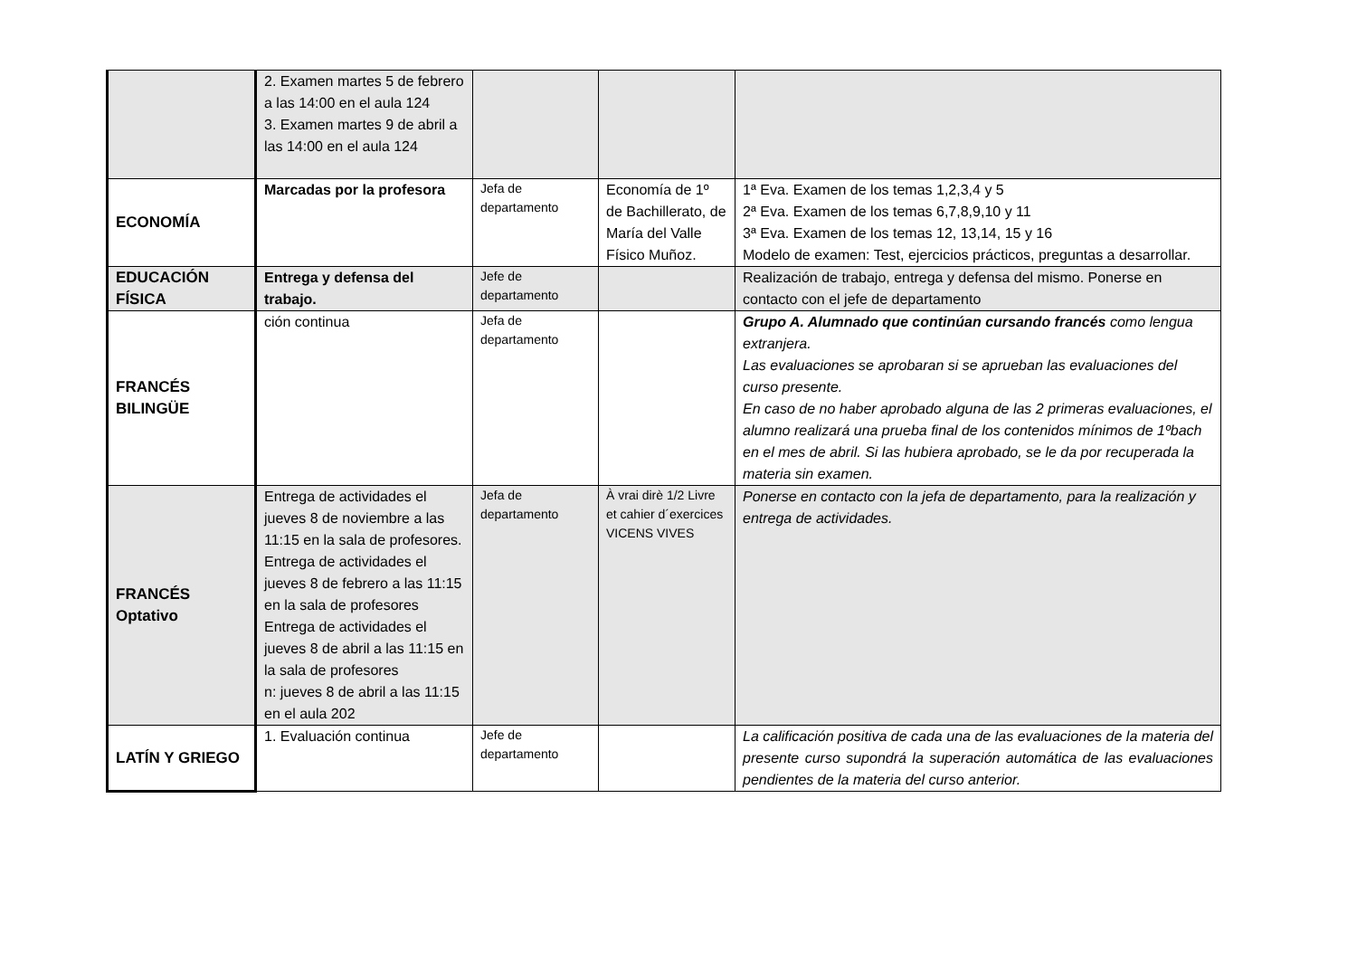| | 2. Examen martes 5 de febrero a las 14:00 en el aula 124 3. Examen martes 9 de abril a las 14:00 en el aula 124 | | | |
| ECONOMÍA | Marcadas por la profesora | Jefa de departamento | Economía de 1º de Bachillerato, de María del Valle Físico Muñoz. | 1ª Eva. Examen de los temas 1,2,3,4 y 5 2ª Eva. Examen de los temas 6,7,8,9,10 y 11 3ª Eva. Examen de los temas 12, 13,14, 15 y 16 Modelo de examen: Test, ejercicios prácticos, preguntas a desarrollar. |
| EDUCACIÓN FÍSICA | Entrega y defensa del trabajo. | Jefe de departamento | | Realización de trabajo, entrega y defensa del mismo. Ponerse en contacto con el jefe de departamento |
| FRANCÉS BILINGÜE | ción continua | Jefa de departamento | | Grupo A. Alumnado que continúan cursando francés como lengua extranjera. Las evaluaciones se aprobaran si se aprueban las evaluaciones del curso presente. En caso de no haber aprobado alguna de las 2 primeras evaluaciones, el alumno realizará una prueba final de los contenidos mínimos de 1ºbach en el mes de abril. Si las hubiera aprobado, se le da por recuperada la materia sin examen. |
| FRANCÉS Optativo | Entrega de actividades el jueves 8 de noviembre a las 11:15 en la sala de profesores. Entrega de actividades el jueves 8 de febrero a las 11:15 en la sala de profesores Entrega de actividades el jueves 8 de abril a las 11:15 en la sala de profesores n: jueves 8 de abril a las 11:15 en el aula 202 | Jefa de departamento | À vrai dirè 1/2 Livre et cahier d´exercices VICENS VIVES | Ponerse en contacto con la jefa de departamento, para la realización y entrega de actividades. |
| LATÍN Y GRIEGO | 1. Evaluación continua | Jefe de departamento | | La calificación positiva de cada una de las evaluaciones de la materia del presente curso supondrá la superación automática de las evaluaciones pendientes de la materia del curso anterior. |